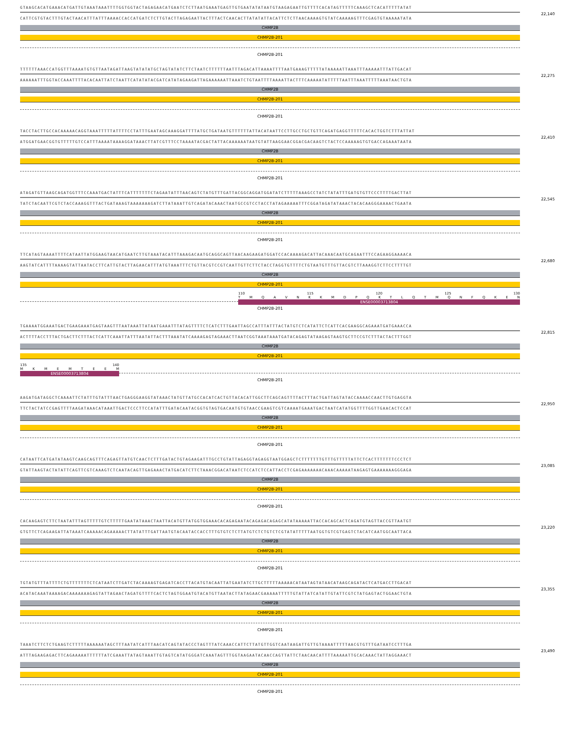GTAAGCACATGAAACATGATTGTAAATAAATTTTGGTGGTACTAGAGAACATGAATCTCTTAATGAAATGAGTTGTGAATATATAATGTAAGAGAATTGTTTTCACATAGTTTTTCAAAGCTCACATTTTTATAT
CATTCGTGTACTTTGTACTAACATTTATTTAAAACCACCATGATCTCTTGTACTTAGAGAATTACTTTACTCAACACTTATATATTACATTCTCTTAACAAAAGTGTATCAAAAAGTTTCGAGTGTAAAAATATA
22,140
CHMP2B
CHMP2B-201
CHMP2B-201
TTTTTTAAACCATGGTTTAAAATGTGTTAATAGATTAAGTATATATGCTAGTATATCTTCTAATCTTTTTTAATTTAGACATTAAAATTTTAATGAAAGTTTTTATAAAAATTAAATTTAAAAATTTATTGACAT
AAAAAATTTGGTACCAAATTTTACACAATTATCTAATTCATATATACGATCATATAGAAGATTAGAAAAAATTAAATCTGTAATTTTAAAATTACTTTCAAAAATATTTTTAATTTAAATTTTTAAATAACTGTA
22,275
CHMP2B
CHMP2B-201
CHMP2B-201
TACCTACTTGCCACAAAAACAGGTAAATTTTTATTTTCCTATTTGAATAGCAAAGGATTTTATGCTGATAATGTTTTTTATTACATAATTCCTTGCCTGCTGTTCAGATGAGGTTTTTCACACTGGTCTTTATTAT
ATGGATGAACGGTGTTTTTGTCCATTTAAAATAAAAGGATAAACTTATCGTTTCCTAAAATACGACTATTACAAAAAATAATGTATTAAGGAACGGACGACAAGTCTACTCCAAAAAGTGTGACCAGAAATAATA
22,410
CHMP2B
CHMP2B-201
CHMP2B-201
ATAGATGTTAAGCAGATGGTTTCCAAATGACTATTTCATTTTTTTCTAGAATATTTAACAGTCTATGTTTGATTACGGCAGGATGGATATCTTTTTAAAGCCTATCTATATTTGATGTGTTCCCTTTTGACTTAT
TATCTACAATTCGTCTACCAAAGGTTTACTGATAAAGTAAAAAAAGATCTTATAAATTGTCAGATACAAACTAATGCCGTCCTACCTATAGAAAAATTTCGGATAGATATAAACTACACAAGGGAAAACTGAATA
22,545
CHMP2B
CHMP2B-201
CHMP2B-201
TTCATAGTAAAATTTTCATAATTATGGAAGTAACATGAATCTTGTAAATACATTTAAAGACAATGCAGGCAGTTAACAAGAAGATGGATCCACAAAAGACATTACAAACAATGCAGAATTTCCAGAAGGAAAACA
AAGTATCATTTTAAAAGTATTAATACCTTCATTGTACTTAGAACATTTATGTAAATTTCTGTTACGTCCGTCAATTGTTCTTCTACCTAGGTGTTTTCTGTAATGTTTGTTACGTCTTAAAGGTCTTCCTTTTGT
22,680
CHMP2B
CHMP2B-201
110 115 120 125 130
T M Q A V N K K M D P Q K T L Q T M Q N F Q K E N
ENSE00003713804
CHMP2B-201
TGAAAATGGAAATGACTGAAGAAATGAGTAAGTTTAATAAATTATAATGAAATTTATAGTTTTCTCATCTTTGAATTAGCCATTTATTTACTATGTCTCATATTCTCATTCACGAAGGCAGAAATGATGAAACCA
ACTTTTACCTTTACTGACTTCTTTACTCATTCAAATTATTTAATATTACTTTAAATATCAAAAGAGTAGAAACTTAATCGGTAAATAAATGATACAGAGTATAAGAGTAAGTGCTTCCGTCTTTACTACTTTGGT
22,815
CHMP2B
CHMP2B-201
135 140
M K M E M T E E M
ENSE00003713804
CHMP2B-201
AAGATGATAGGCTCAAAATTCTATTTGTATTTAACTGAGGGAAGGTATAAACTATGTTATGCCACATCACTGTTACACATTGGCTTCAGCAGTTTTACTTTACTGATTAGTATACCAAAACCAACTTGTGAGGTA
TTCTACTATCCGAGTTTTAAGATAAACATAAATTGACTCCCTTCCATATTTGATACAATACGGTGTAGTGACAATGTGTAACCGAAGTCGTCAAAATGAAATGACTAATCATATGGTTTTGGTTGAACACTCCAT
22,950
CHMP2B
CHMP2B-201
CHMP2B-201
CATAATTCATGATATAAGTCAAGCAGTTTCAGAGTTATGTCAACTCTTTGATACTGTAGAAGATTTGCCTGTATTAGAGGTAGAGGTAATGGAGCTCTTTTTTTGTTTGTTTTTATTCTCACTTTTTTTCCCTCT
GTATTAAGTACTATATTCAGTTCGTCAAAGTCTCAATACAGTTGAGAAACTATGACATCTTCTAAACGGACATAATCTCCATCTCCATTACCTCGAGAAAAAAACAAACAAAAATAAGAGTGAAAAAAAGGGAGA
23,085
CHMP2B
CHMP2B-201
CHMP2B-201
CACAAGAGTCTTCTAATATTTAGTTTTTGTCTTTTTGAATATAAACTAATTACATGTTATGGTGGAAACACAGAGAATACAGAGACAGAGCATATAAAAATTACCACAGCACTCAGATGTAGTTACCGTTAATGT
GTGTTCTCAGAAGATTATAAATCAAAAACAGAAAAACTTATATTTGATTAATGTACAATACCACCTTTGTGTCTCTTATGTCTCTGTCTCGTATATTTTTAATGGTGTCGTGAGTCTACATCAATGGCAATTACA
23,220
CHMP2B
CHMP2B-201
CHMP2B-201
TGTATGTTTATTTTCTGTTTTTTTCTCATAATCTTGATCTACAAAAGTGAGATCACCTTACATGTACAATTATGAATATCTTGCTTTTTAAAAACATAATAGTATAACATAAGCAGATACTCATGACCTTGACAT
ACATACAAATAAAAGACAAAAAAAGAGTATTAGAACTAGATGTTTTCACTCTAGTGGAATGTACATGTTAATACTTATAGAACGAAAAATTTTTGTATTATCATATTGTATTCGTCTATGAGTACTGGAACTGTA
23,355
CHMP2B
CHMP2B-201
CHMP2B-201
TAAATCTTCTCTGAAGTCTTTTTAAAAAATAGCTTTAATATCATTTAACATCAGTATACCCTAGTTTATCAAACCATTCTTATGTTGGTCAATAAGATTGTTGTAAAATTTTTAACGTGTTTGATAATCCTTTGA
ATTTAGAAGAGACTTCAGAAAAATTTTTTATCGAAATTATAGTAAATTGTAGTCATATGGGATCAAATAGTTTGGTAAGAATACAACCAGTTATTCTAACAACATTTTAAAAATTGCACAAACTATTAGGAAACT
23,490
CHMP2B
CHMP2B-201
CHMP2B-201